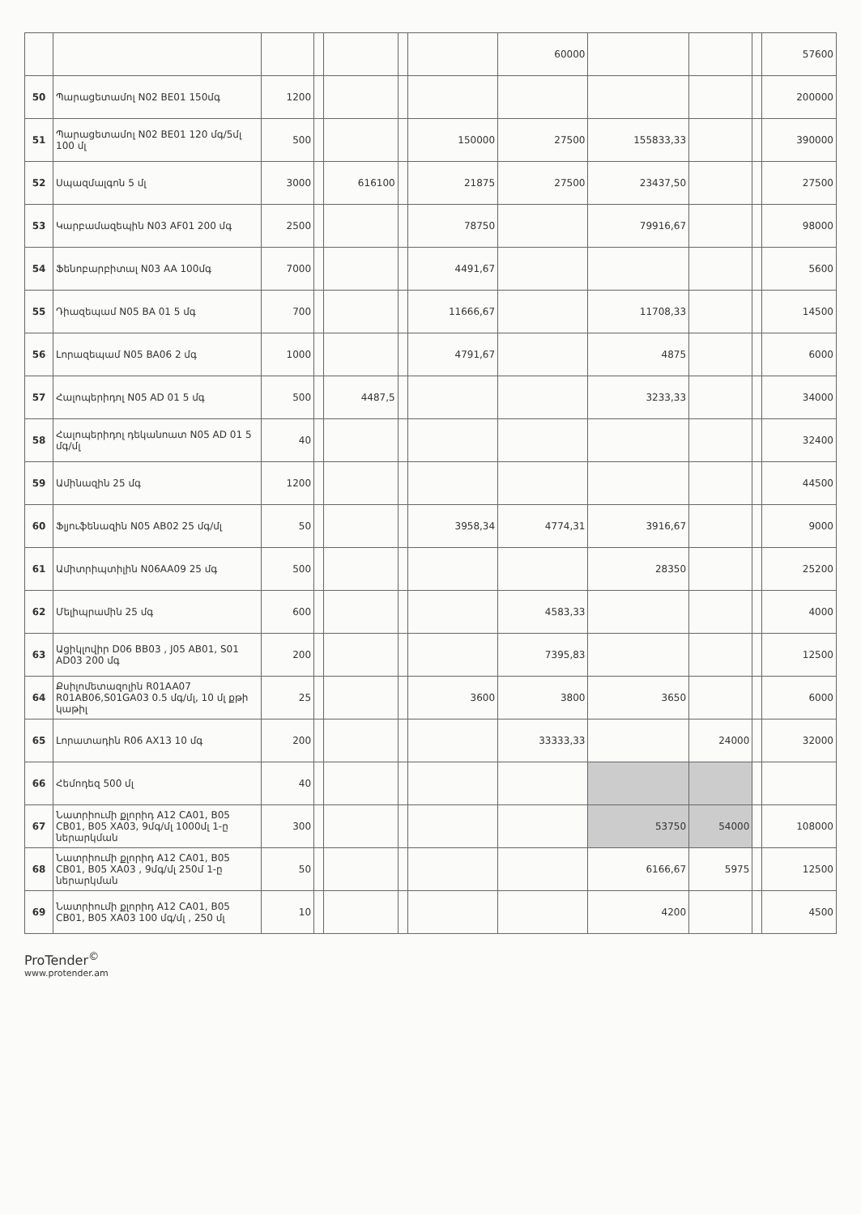| | | | | | | | 60000 | | | | 57600 |
| 50 | Պարացետամոլ N02 BE01 150մգ | 1200 | | | | | | | | | 200000 |
| 51 | Պարացետամոլ N02 BE01 120 մգ/5մլ 100 մլ | 500 | | | | 150000 | 27500 | 155833,33 | | | 390000 |
| 52 | Սպազմալգոն 5 մլ | 3000 | | 616100 | | 21875 | 27500 | 23437,50 | | | 27500 |
| 53 | Կարբամազեպին N03 AF01 200 մգ | 2500 | | | | 78750 | | 79916,67 | | | 98000 |
| 54 | Ֆենոբարբիտալ N03 AA 100մգ | 7000 | | | | 4491,67 | | | | | 5600 |
| 55 | Դիազեպամ N05 BA 01 5 մգ | 700 | | | | 11666,67 | | 11708,33 | | | 14500 |
| 56 | Լորազեպամ N05 BA06 2 մգ | 1000 | | | | 4791,67 | | 4875 | | | 6000 |
| 57 | Հալոպերիդոլ N05 AD 01 5 մգ | 500 | | 4487,5 | | | | 3233,33 | | | 34000 |
| 58 | Հալոպերիդոլ դեկանոատ N05 AD 01 5 մգ/մլ | 40 | | | | | | | | | 32400 |
| 59 | Ամինազին 25 մգ | 1200 | | | | | | | | | 44500 |
| 60 | Ֆլյուֆենազին N05 AB02 25 մգ/մլ | 50 | | | | 3958,34 | 4774,31 | 3916,67 | | | 9000 |
| 61 | Ամիտրիպտիլին N06AA09 25 մգ | 500 | | | | | | 28350 | | | 25200 |
| 62 | Մելիպրամին 25 մգ | 600 | | | | | 4583,33 | | | | 4000 |
| 63 | Ացիկլովիր D06 BB03 , J05 AB01, S01 AD03 200 մգ | 200 | | | | | 7395,83 | | | | 12500 |
| 64 | Քսիլոմետազոլին R01AA07 R01AB06,S01GA03 0.5 մգ/մլ, 10 մլ քթի կաթիլ | 25 | | | | 3600 | 3800 | 3650 | | | 6000 |
| 65 | Լորատադին R06 AX13 10 մգ | 200 | | | | | 33333,33 | | 24000 | | 32000 |
| 66 | Հեմոդեզ 500 մլ | 40 | | | | | | | | | |
| 67 | Նատրիումի քլորիդ A12 CA01, B05 CB01, B05 XA03, 9մգ/մլ 1000մլ 1-ը ներարկման | 300 | | | | | | 53750 | 54000 | | 108000 |
| 68 | Նատրիումի քլորիդ A12 CA01, B05 CB01, B05 XA03 , 9մգ/մլ 250մ 1-ը ներարկման | 50 | | | | | | 6166,67 | 5975 | | 12500 |
| 69 | Նատրիումի քլորիդ A12 CA01, B05 CB01, B05 XA03 100 մգ/մլ , 250 մլ | 10 | | | | | | 4200 | | | 4500 |
ProTender<sup>©</sup>
www.protender.am